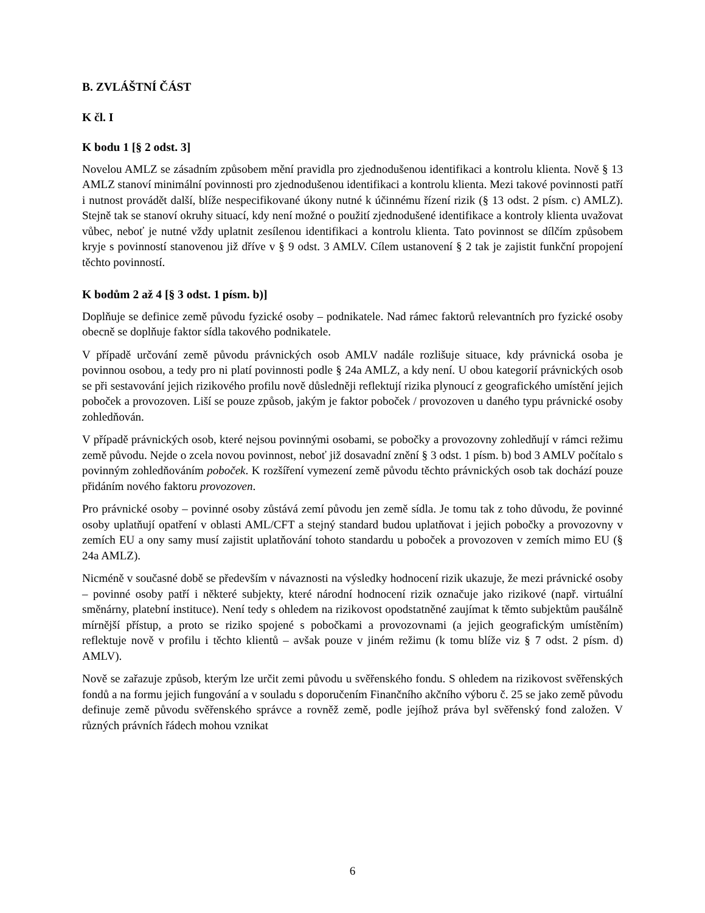B. ZVLÁŠTNÍ ČÁST
K čl. I
K bodu 1 [§ 2 odst. 3]
Novelou AMLZ se zásadním způsobem mění pravidla pro zjednodušenou identifikaci a kontrolu klienta. Nově § 13 AMLZ stanoví minimální povinnosti pro zjednodušenou identifikaci a kontrolu klienta. Mezi takové povinnosti patří i nutnost provádět další, blíže nespecifikované úkony nutné k účinnému řízení rizik (§ 13 odst. 2 písm. c) AMLZ). Stejně tak se stanoví okruhy situací, kdy není možné o použití zjednodušené identifikace a kontroly klienta uvažovat vůbec, neboť je nutné vždy uplatnit zesílenou identifikaci a kontrolu klienta. Tato povinnost se dílčím způsobem kryje s povinností stanovenou již dříve v § 9 odst. 3 AMLV. Cílem ustanovení § 2 tak je zajistit funkční propojení těchto povinností.
K bodům 2 až 4 [§ 3 odst. 1 písm. b)]
Doplňuje se definice země původu fyzické osoby – podnikatele. Nad rámec faktorů relevantních pro fyzické osoby obecně se doplňuje faktor sídla takového podnikatele.
V případě určování země původu právnických osob AMLV nadále rozlišuje situace, kdy právnická osoba je povinnou osobou, a tedy pro ni platí povinnosti podle § 24a AMLZ, a kdy není. U obou kategorií právnických osob se při sestavování jejich rizikového profilu nově důsledněji reflektují rizika plynoucí z geografického umístění jejich poboček a provozoven. Liší se pouze způsob, jakým je faktor poboček / provozoven u daného typu právnické osoby zohledňován.
V případě právnických osob, které nejsou povinnými osobami, se pobočky a provozovny zohledňují v rámci režimu země původu. Nejde o zcela novou povinnost, neboť již dosavadní znění § 3 odst. 1 písm. b) bod 3 AMLV počítalo s povinným zohledňováním poboček. K rozšíření vymezení země původu těchto právnických osob tak dochází pouze přidáním nového faktoru provozoven.
Pro právnické osoby – povinné osoby zůstává zemí původu jen země sídla. Je tomu tak z toho důvodu, že povinné osoby uplatňují opatření v oblasti AML/CFT a stejný standard budou uplatňovat i jejich pobočky a provozovny v zemích EU a ony samy musí zajistit uplatňování tohoto standardu u poboček a provozoven v zemích mimo EU (§ 24a AMLZ).
Nicméně v současné době se především v návaznosti na výsledky hodnocení rizik ukazuje, že mezi právnické osoby – povinné osoby patří i některé subjekty, které národní hodnocení rizik označuje jako rizikové (např. virtuální směnárny, platební instituce). Není tedy s ohledem na rizikovost opodstatněné zaujímat k těmto subjektům paušálně mírnější přístup, a proto se riziko spojené s pobočkami a provozovnami (a jejich geografickým umístěním) reflektuje nově v profilu i těchto klientů – avšak pouze v jiném režimu (k tomu blíže viz § 7 odst. 2 písm. d) AMLV).
Nově se zařazuje způsob, kterým lze určit zemi původu u svěřenského fondu. S ohledem na rizikovost svěřenských fondů a na formu jejich fungování a v souladu s doporučením Finančního akčního výboru č. 25 se jako země původu definuje země původu svěřenského správce a rovněž země, podle jejíhož práva byl svěřenský fond založen. V různých právních řádech mohou vznikat
6